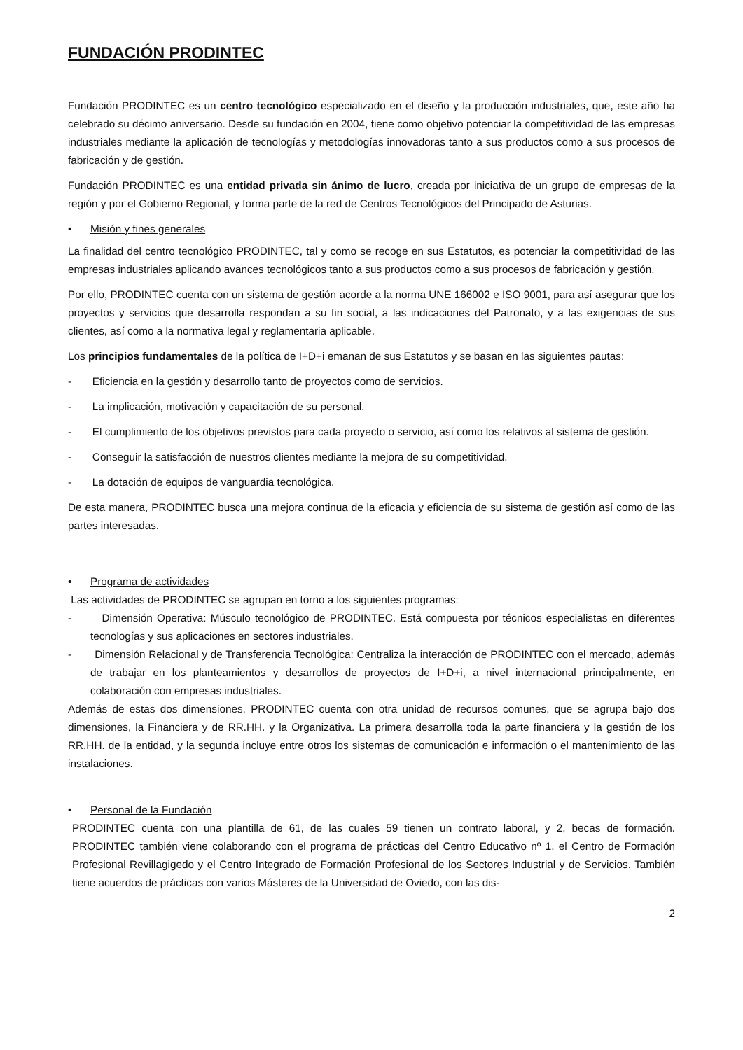FUNDACIÓN PRODINTEC
Fundación PRODINTEC es un centro tecnológico especializado en el diseño y la producción industriales, que, este año ha celebrado su décimo aniversario. Desde su fundación en 2004, tiene como objetivo potenciar la competitividad de las empresas industriales mediante la aplicación de tecnologías y metodologías innovadoras tanto a sus productos como a sus procesos de fabricación y de gestión.
Fundación PRODINTEC es una entidad privada sin ánimo de lucro, creada por iniciativa de un grupo de empresas de la región y por el Gobierno Regional, y forma parte de la red de Centros Tecnológicos del Principado de Asturias.
• Misión y fines generales
La finalidad del centro tecnológico PRODINTEC, tal y como se recoge en sus Estatutos, es potenciar la competitividad de las empresas industriales aplicando avances tecnológicos tanto a sus productos como a sus procesos de fabricación y gestión.
Por ello, PRODINTEC cuenta con un sistema de gestión acorde a la norma UNE 166002 e ISO 9001, para así asegurar que los proyectos y servicios que desarrolla respondan a su fin social, a las indicaciones del Patronato, y a las exigencias de sus clientes, así como a la normativa legal y reglamentaria aplicable.
Los principios fundamentales de la política de I+D+i emanan de sus Estatutos y se basan en las siguientes pautas:
- Eficiencia en la gestión y desarrollo tanto de proyectos como de servicios.
- La implicación, motivación y capacitación de su personal.
- El cumplimiento de los objetivos previstos para cada proyecto o servicio, así como los relativos al sistema de gestión.
- Conseguir la satisfacción de nuestros clientes mediante la mejora de su competitividad.
- La dotación de equipos de vanguardia tecnológica.
De esta manera, PRODINTEC busca una mejora continua de la eficacia y eficiencia de su sistema de gestión así como de las partes interesadas.
• Programa de actividades
Las actividades de PRODINTEC se agrupan en torno a los siguientes programas:
- Dimensión Operativa: Músculo tecnológico de PRODINTEC. Está compuesta por técnicos especialistas en diferentes tecnologías y sus aplicaciones en sectores industriales.
- Dimensión Relacional y de Transferencia Tecnológica: Centraliza la interacción de PRODINTEC con el mercado, además de trabajar en los planteamientos y desarrollos de proyectos de I+D+i, a nivel internacional principalmente, en colaboración con empresas industriales.
Además de estas dos dimensiones, PRODINTEC cuenta con otra unidad de recursos comunes, que se agrupa bajo dos dimensiones, la Financiera y de RR.HH. y la Organizativa. La primera desarrolla toda la parte financiera y la gestión de los RR.HH. de la entidad, y la segunda incluye entre otros los sistemas de comunicación e información o el mantenimiento de las instalaciones.
• Personal de la Fundación
PRODINTEC cuenta con una plantilla de 61, de las cuales 59 tienen un contrato laboral, y 2, becas de formación. PRODINTEC también viene colaborando con el programa de prácticas del Centro Educativo nº 1, el Centro de Formación Profesional Revillagigedo y el Centro Integrado de Formación Profesional de los Sectores Industrial y de Servicios. También tiene acuerdos de prácticas con varios Másteres de la Universidad de Oviedo, con las dis-
2